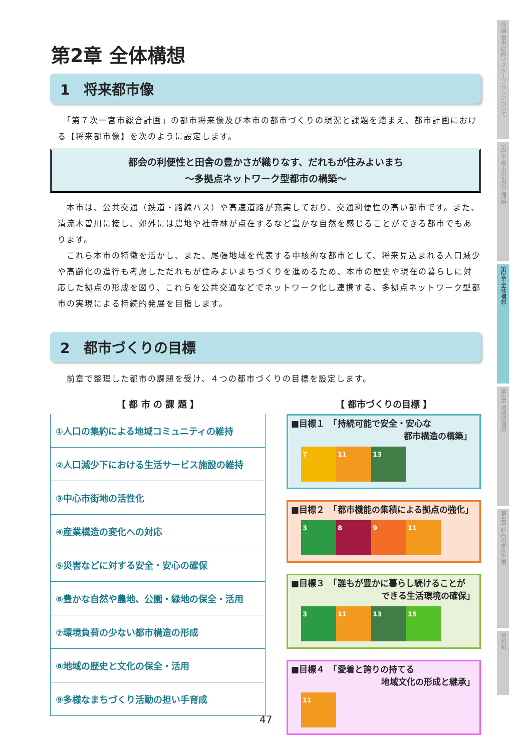第2章 全体構想
1　将来都市像
　「第７次一宮市総合計画」の都市将来像及び本市の都市づくりの現況と課題を踏まえ、都市計画における【将来都市像】を次のように設定します。
都会の利便性と田舎の豊かさが織りなす、だれもが住みよいまち
～多拠点ネットワーク型都市の構築～
　本市は、公共交通（鉄道・路線バス）や高速道路が充実しており、交通利便性の高い都市です。また、清流木曽川に接し、郊外には農地や社寺林が点在するなど豊かな自然を感じることができる都市でもあります。
　これら本市の特徴を活かし、また、尾張地域を代表する中核的な都市として、将来見込まれる人口減少や高齢化の進行も考慮しただれもが住みよいまちづくりを進めるため、本市の歴史や現在の暮らしに対応した拠点の形成を図り、これらを公共交通などでネットワーク化し連携する、多拠点ネットワーク型都市の実現による持続的発展を目指します。
2　都市づくりの目標
　前章で整理した都市の課題を受け、４つの都市づくりの目標を設定します。
【 都 市 の 課 題 】
①人口の集約による地域コミュニティの維持
②人口減少下における生活サービス施設の維持
③中心市街地の活性化
④産業構造の変化への対応
⑤災害などに対する安全・安心の確保
⑥豊かな自然や農地、公園・緑地の保全・活用
⑦環境負荷の少ない都市構造の形成
⑧地域の歴史と文化の保全・活用
⑨多様なまちづくり活動の担い手育成
【 都市づくりの目標 】
■目標１　「持続可能で安全・安心な
都市構造の構築」
7 11 13
■目標２　「都市機能の集積による拠点の強化」
3 8 9 11
■目標３　「誰もが豊かに暮らし続けることが
できる生活環境の確保」
3 11 13 15
■目標４　「愛着と誇りの持てる
地域文化の形成と継承」
11
序論 都市計画マスタープランについて
第1章 都市の現況と課題
第2章 全体構想
第3章 地域別構想
第4章 計画の推進方策
資料編
47